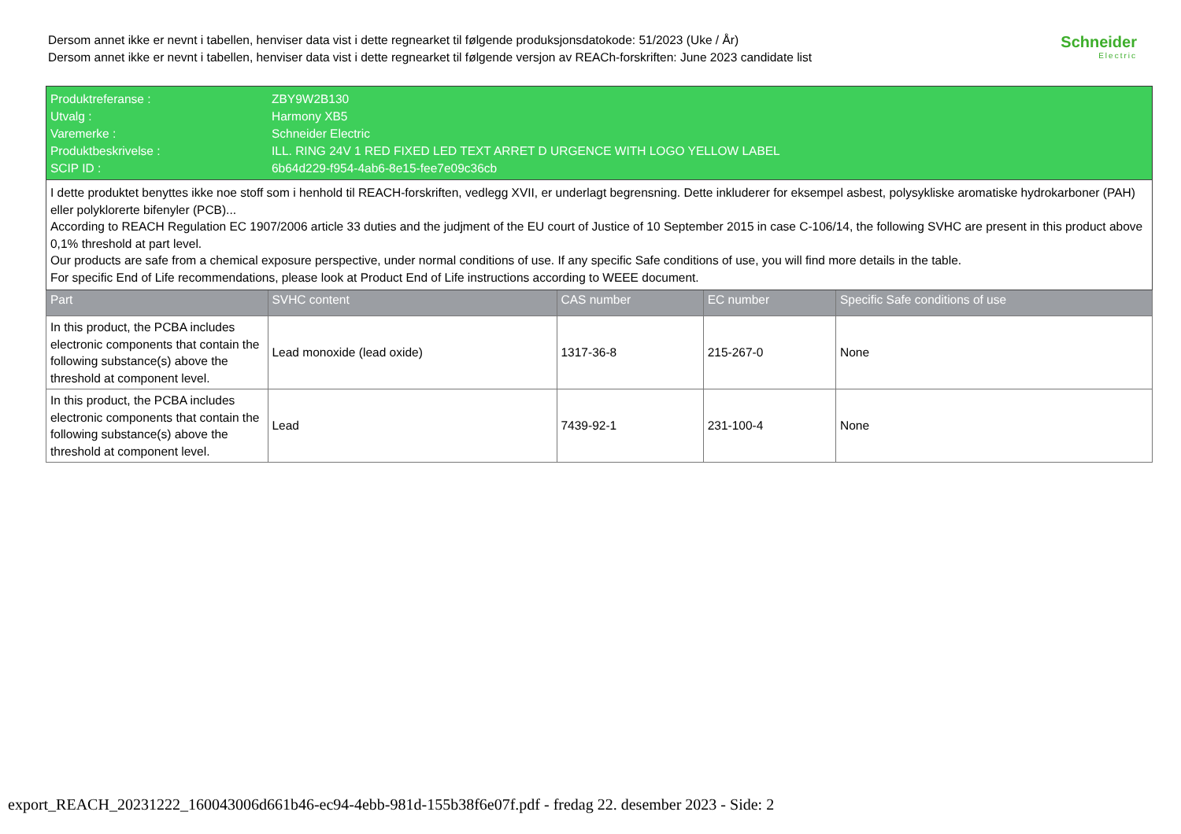Dersom annet ikke er nevnt i tabellen, henviser data vist i dette regnearket til følgende produksjonsdatokode: 51/2023 (Uke / År)
Dersom annet ikke er nevnt i tabellen, henviser data vist i dette regnearket til følgende versjon av REACh-forskriften: June 2023 candidate list
Schneider
Electric
| Produktreferanse : | ZBY9W2B130 | | | |
| Utvalg : | Harmony XB5 | | | |
| Varemerke : | Schneider Electric | | | |
| Produktbeskrivelse : | ILL. RING 24V 1 RED FIXED LED TEXT ARRET D URGENCE WITH LOGO YELLOW LABEL | | | |
| SCIP ID : | 6b64d229-f954-4ab6-8e15-fee7e09c36cb | | | |
| I dette produktet benyttes ikke noe stoff som i henhold til REACH-forskriften, vedlegg XVII, er underlagt begrensning. Dette inkluderer for eksempel asbest, polysykliske aromatiske hydrokarboner (PAH) eller polyklorerte bifenyler (PCB)... According to REACH Regulation EC 1907/2006 article 33 duties and the judjment of the EU court of Justice of 10 September 2015 in case C-106/14, the following SVHC are present in this product above 0,1% threshold at part level. Our products are safe from a chemical exposure perspective, under normal conditions of use. If any specific Safe conditions of use, you will find more details in the table. For specific End of Life recommendations, please look at Product End of Life instructions according to WEEE document. | | | | |
| Part | SVHC content | CAS number | EC number | Specific Safe conditions of use |
| In this product, the PCBA includes electronic components that contain the following substance(s) above the threshold at component level. | Lead monoxide (lead oxide) | 1317-36-8 | 215-267-0 | None |
| In this product, the PCBA includes electronic components that contain the following substance(s) above the threshold at component level. | Lead | 7439-92-1 | 231-100-4 | None |
export_REACH_20231222_160043006d661b46-ec94-4ebb-981d-155b38f6e07f.pdf - fredag 22. desember 2023 - Side: 2